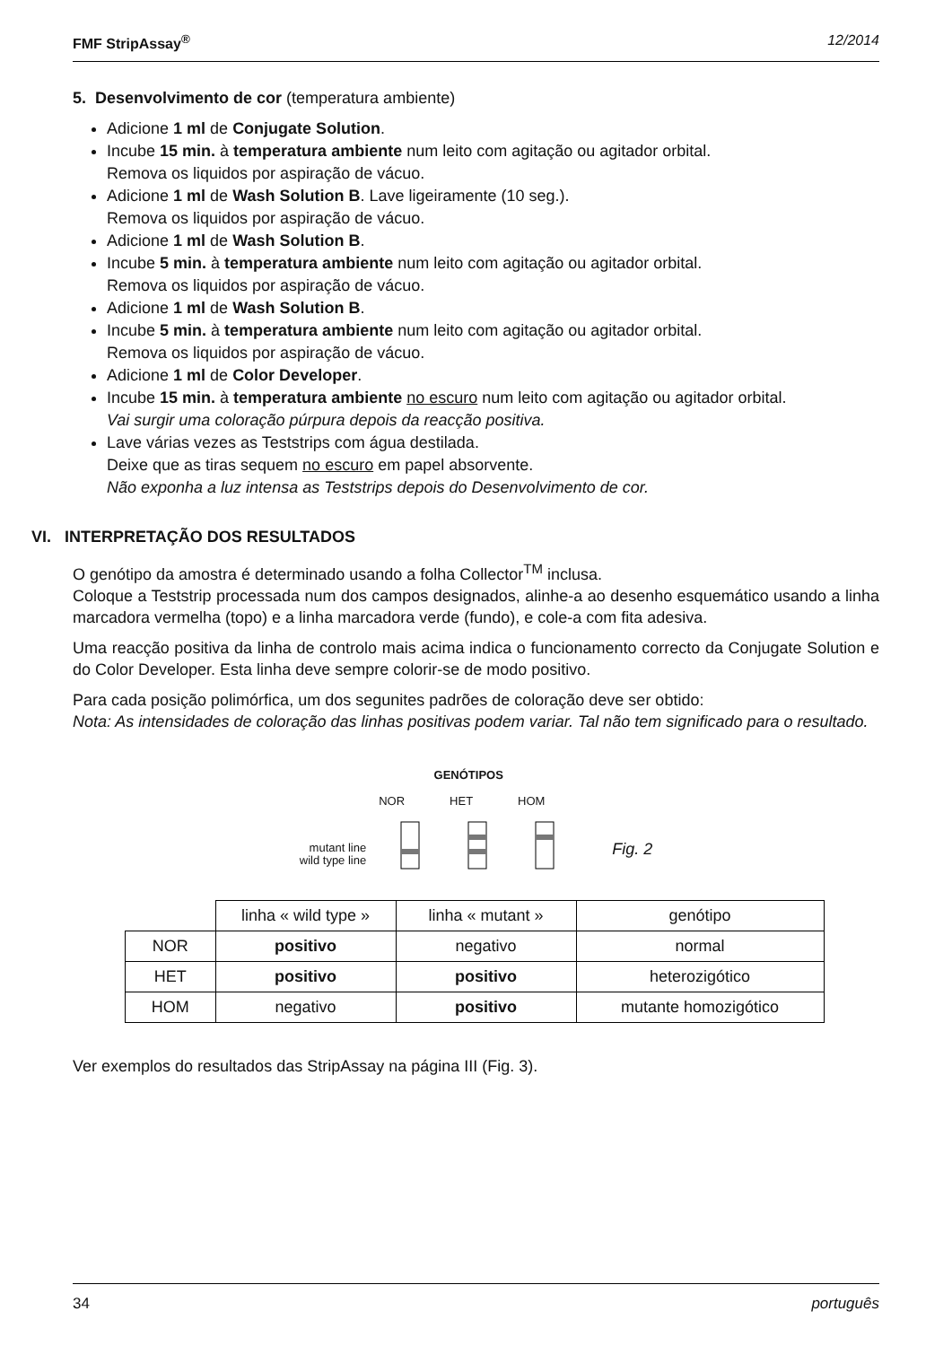FMF StripAssay<sup>®</sup> 12/2014
5. Desenvolvimento de cor (temperatura ambiente)
Adicione 1 ml de Conjugate Solution.
Incube 15 min. à temperatura ambiente num leito com agitação ou agitador orbital.
Remova os liquidos por aspiração de vácuo.
Adicione 1 ml de Wash Solution B. Lave ligeiramente (10 seg.).
Remova os liquidos por aspiração de vácuo.
Adicione 1 ml de Wash Solution B.
Incube 5 min. à temperatura ambiente num leito com agitação ou agitador orbital.
Remova os liquidos por aspiração de vácuo.
Adicione 1 ml de Wash Solution B.
Incube 5 min. à temperatura ambiente num leito com agitação ou agitador orbital.
Remova os liquidos por aspiração de vácuo.
Adicione 1 ml de Color Developer.
Incube 15 min. à temperatura ambiente no escuro num leito com agitação ou agitador orbital.
Vai surgir uma coloração púrpura depois da reacção positiva.
Lave várias vezes as Teststrips com água destilada.
Deixe que as tiras sequem no escuro em papel absorvente.
Não exponha a luz intensa as Teststrips depois do Desenvolvimento de cor.
VI. INTERPRETAÇÃO DOS RESULTADOS
O genótipo da amostra é determinado usando a folha Collector<sup>TM</sup> inclusa.
Coloque a Teststrip processada num dos campos designados, alinhe-a ao desenho esquemático usando a linha marcadora vermelha (topo) e a linha marcadora verde (fundo), e cole-a com fita adesiva.
Uma reacção positiva da linha de controlo mais acima indica o funcionamento correcto da Conjugate Solution e do Color Developer. Esta linha deve sempre colorir-se de modo positivo.
Para cada posição polimórfica, um dos segunites padrões de coloração deve ser obtido:
Nota: As intensidades de coloração das linhas positivas podem variar. Tal não tem significado para o resultado.
mutant line
wild type line
GENÓTIPOS
NOR HET HOM
Fig. 2
| | linha « wild type » | linha « mutant » | genótipo |
| NOR | positivo | negativo | normal |
| HET | positivo | positivo | heterozigótico |
| HOM | negativo | positivo | mutante homozigótico |
Ver exemplos do resultados das StripAssay na página III (Fig. 3).
34 português